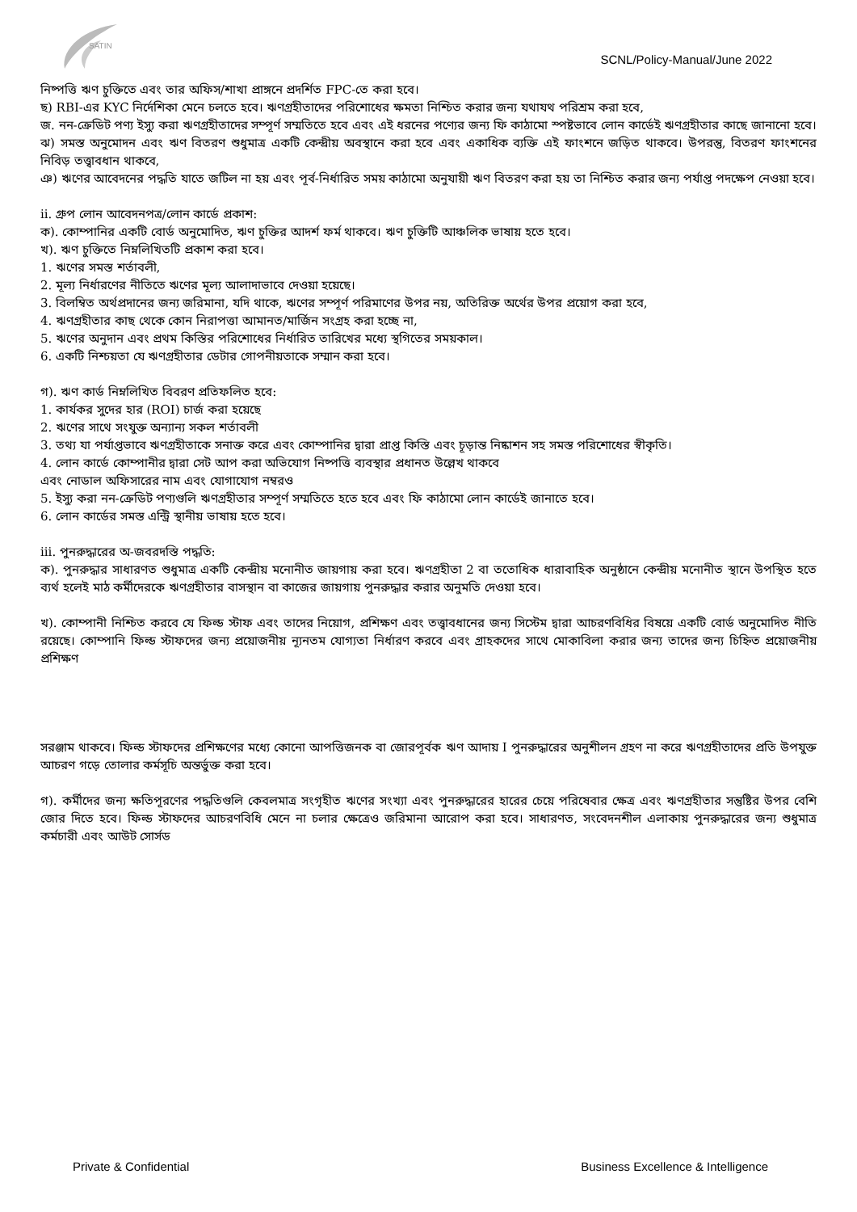SATIN
SCNL/Policy-Manual/June 2022
নিষ্পত্তি ঋণ চুক্তিতে এবং তার অফিস/শাখা প্রাঙ্গনে প্রদর্শিত FPC-তে করা হবে।
ছ) RBI-এর KYC নির্দেশিকা মেনে চলতে হবে। ঋণগ্রহীতাদের পরিশোধের ক্ষমতা নিশ্চিত করার জন্য যথাযথ পরিশ্রম করা হবে,
জ. নন-ক্রেডিট পণ্য ইস্যু করা ঋণগ্রহীতাদের সম্পূর্ণ সম্মতিতে হবে এবং এই ধরনের পণ্যের জন্য ফি কাঠামো স্পষ্টভাবে লোন কার্ডেই ঋণগ্রহীতার কাছে জানানো হবে।
ঝ) সমস্ত অনুমোদন এবং ঋণ বিতরণ শুধুমাত্র একটি কেন্দ্রীয় অবস্থানে করা হবে এবং একাধিক ব্যক্তি এই ফাংশনে জড়িত থাকবে। উপরন্তু, বিতরণ ফাংশনের নিবিড় তত্ত্বাবধান থাকবে,
ঞ) ঋণের আবেদনের পদ্ধতি যাতে জটিল না হয় এবং পূর্ব-নির্ধারিত সময় কাঠামো অনুযায়ী ঋণ বিতরণ করা হয় তা নিশ্চিত করার জন্য পর্যাপ্ত পদক্ষেপ নেওয়া হবে।
ii. গ্রুপ লোন আবেদনপত্র/লোন কার্ডে প্রকাশ:
ক). কোম্পানির একটি বোর্ড অনুমোদিত, ঋণ চুক্তির আদর্শ ফর্ম থাকবে। ঋণ চুক্তিটি আঞ্চলিক ভাষায় হতে হবে।
খ). ঋণ চুক্তিতে নিম্নলিখিতটি প্রকাশ করা হবে।
1. ঋণের সমস্ত শর্তাবলী,
2. মূল্য নির্ধারণের নীতিতে ঋণের মূল্য আলাদাভাবে দেওয়া হয়েছে।
3. বিলম্বিত অর্থপ্রদানের জন্য জরিমানা, যদি থাকে, ঋণের সম্পূর্ণ পরিমাণের উপর নয়, অতিরিক্ত অর্থের উপর প্রয়োগ করা হবে,
4. ঋণগ্রহীতার কাছ থেকে কোন নিরাপত্তা আমানত/মার্জিন সংগ্রহ করা হচ্ছে না,
5. ঋণের অনুদান এবং প্রথম কিস্তির পরিশোধের নির্ধারিত তারিখের মধ্যে স্থগিতের সময়কাল।
6. একটি নিশ্চয়তা যে ঋণগ্রহীতার ডেটার গোপনীয়তাকে সম্মান করা হবে।
গ). ঋণ কার্ড নিম্নলিখিত বিবরণ প্রতিফলিত হবে:
1. কার্যকর সুদের হার (ROI) চার্জ করা হয়েছে
2. ঋণের সাথে সংযুক্ত অন্যান্য সকল শর্তাবলী
3. তথ্য যা পর্যাপ্তভাবে ঋণগ্রহীতাকে সনাক্ত করে এবং কোম্পানির দ্বারা প্রাপ্ত কিস্তি এবং চূড়ান্ত নিষ্কাশন সহ সমস্ত পরিশোধের স্বীকৃতি।
4. লোন কার্ডে কোম্পানীর দ্বারা সেট আপ করা অভিযোগ নিষ্পত্তি ব্যবস্থার প্রধানত উল্লেখ থাকবে
এবং নোডাল অফিসারের নাম এবং যোগাযোগ নম্বরও
5. ইস্যু করা নন-ক্রেডিট পণ্যগুলি ঋণগ্রহীতার সম্পূর্ণ সম্মতিতে হতে হবে এবং ফি কাঠামো লোন কার্ডেই জানাতে হবে।
6. লোন কার্ডের সমস্ত এন্ট্রি স্থানীয় ভাষায় হতে হবে।
iii. পুনরুদ্ধারের অ-জবরদস্তি পদ্ধতি:
ক). পুনরুদ্ধার সাধারণত শুধুমাত্র একটি কেন্দ্রীয় মনোনীত জায়গায় করা হবে। ঋণগ্রহীতা 2 বা ততোধিক ধারাবাহিক অনুষ্ঠানে কেন্দ্রীয় মনোনীত স্থানে উপস্থিত হতে ব্যর্থ হলেই মাঠ কর্মীদেরকে ঋণগ্রহীতার বাসস্থান বা কাজের জায়গায় পুনরুদ্ধার করার অনুমতি দেওয়া হবে।
খ). কোম্পানী নিশ্চিত করবে যে ফিল্ড স্টাফ এবং তাদের নিয়োগ, প্রশিক্ষণ এবং তত্ত্বাবধানের জন্য সিস্টেম দ্বারা আচরণবিধির বিষয়ে একটি বোর্ড অনুমোদিত নীতি রয়েছে। কোম্পানি ফিল্ড স্টাফদের জন্য প্রয়োজনীয় ন্যূনতম যোগ্যতা নির্ধারণ করবে এবং গ্রাহকদের সাথে মোকাবিলা করার জন্য তাদের জন্য চিহ্নিত প্রয়োজনীয় প্রশিক্ষণ
সরঞ্জাম থাকবে। ফিল্ড স্টাফদের প্রশিক্ষণের মধ্যে কোনো আপত্তিজনক বা জোরপূর্বক ঋণ আদায় I পুনরুদ্ধারের অনুশীলন গ্রহণ না করে ঋণগ্রহীতাদের প্রতি উপযুক্ত আচরণ গড়ে তোলার কর্মসূচি অন্তর্ভুক্ত করা হবে।
গ). কর্মীদের জন্য ক্ষতিপূরণের পদ্ধতিগুলি কেবলমাত্র সংগৃহীত ঋণের সংখ্যা এবং পুনরুদ্ধারের হারের চেয়ে পরিষেবার ক্ষেত্র এবং ঋণগ্রহীতার সন্তুষ্টির উপর বেশি জোর দিতে হবে। ফিল্ড স্টাফদের আচরণবিধি মেনে না চলার ক্ষেত্রেও জরিমানা আরোপ করা হবে। সাধারণত, সংবেদনশীল এলাকায় পুনরুদ্ধারের জন্য শুধুমাত্র কর্মচারী এবং আউট সোর্সড
Private & Confidential Business Excellence & Intelligence